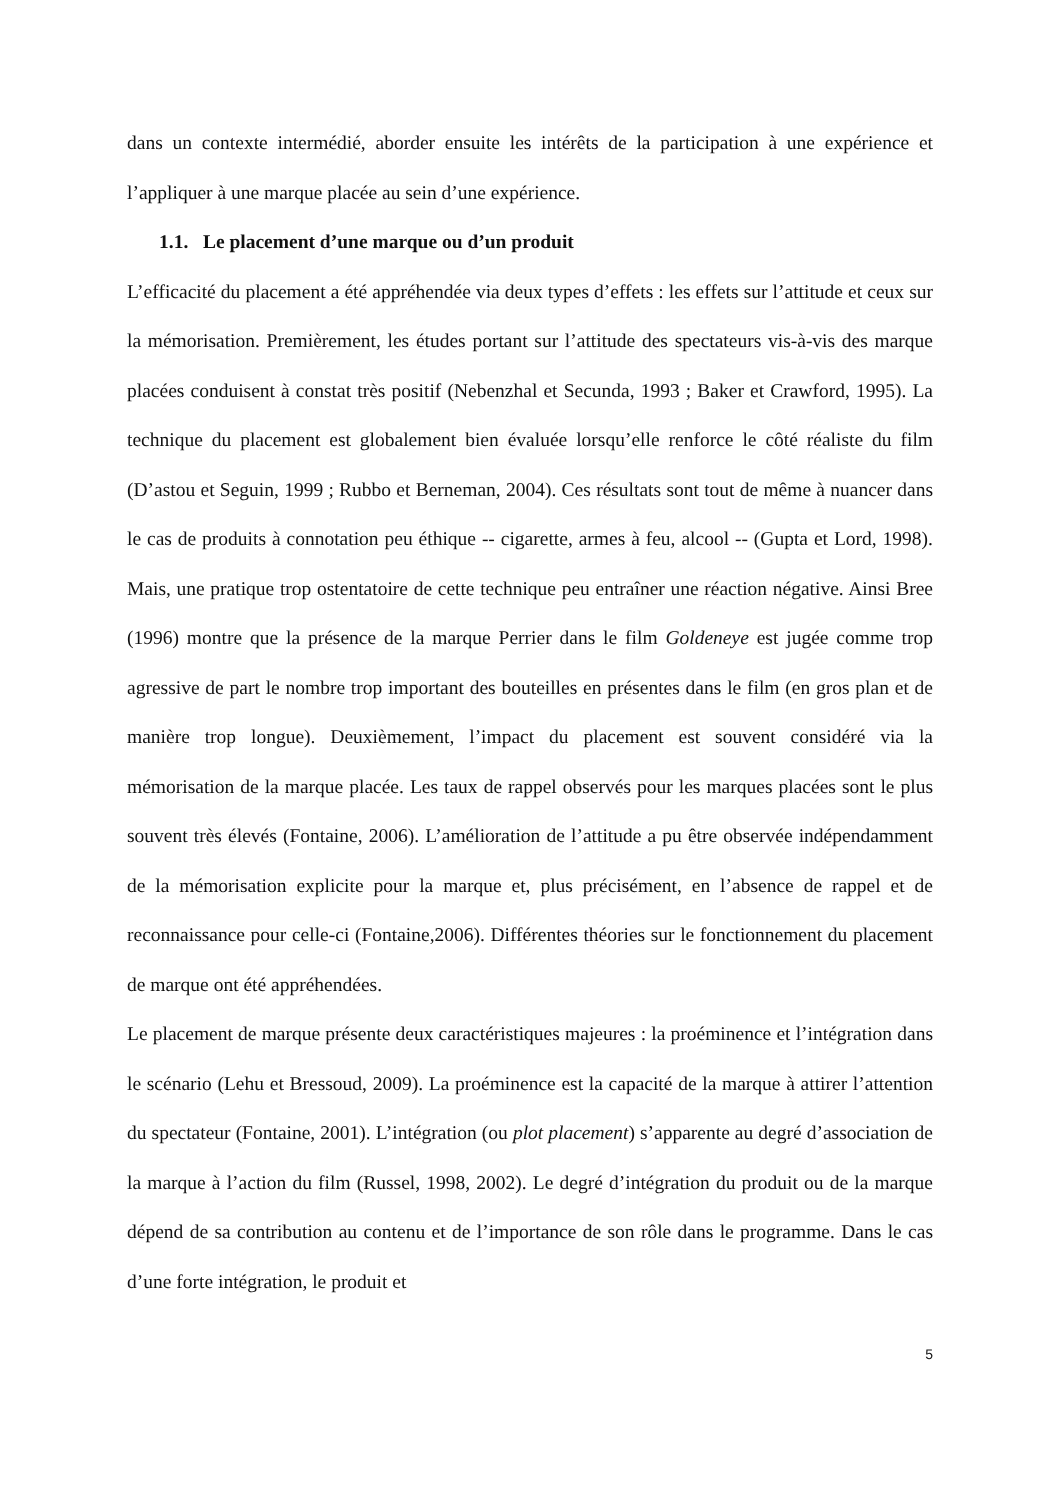dans un contexte intermédié, aborder ensuite les intérêts de la participation à une expérience et l’appliquer à une marque placée au sein d’une expérience.
1.1. Le placement d’une marque ou d’un produit
L’efficacité du placement a été appréhendée via deux types d’effets : les effets sur l’attitude et ceux sur la mémorisation. Premièrement, les études portant sur l’attitude des spectateurs vis-à-vis des marque placées conduisent à constat très positif (Nebenzhal et Secunda, 1993 ; Baker et Crawford, 1995). La technique du placement est globalement bien évaluée lorsqu’elle renforce le côté réaliste du film (D’astou et Seguin, 1999 ; Rubbo et Berneman, 2004). Ces résultats sont tout de même à nuancer dans le cas de produits à connotation peu éthique -- cigarette, armes à feu, alcool -- (Gupta et Lord, 1998). Mais, une pratique trop ostentatoire de cette technique peu entraîner une réaction négative. Ainsi Bree (1996) montre que la présence de la marque Perrier dans le film Goldeneye est jugée comme trop agressive de part le nombre trop important des bouteilles en présentes dans le film (en gros plan et de manière trop longue). Deuxièmement, l’impact du placement est souvent considéré via la mémorisation de la marque placée. Les taux de rappel observés pour les marques placées sont le plus souvent très élevés (Fontaine, 2006). L’amélioration de l’attitude a pu être observée indépendamment de la mémorisation explicite pour la marque et, plus précisément, en l’absence de rappel et de reconnaissance pour celle-ci (Fontaine,2006). Différentes théories sur le fonctionnement du placement de marque ont été appréhendées.
Le placement de marque présente deux caractéristiques majeures : la proéminence et l’intégration dans le scénario (Lehu et Bressoud, 2009). La proéminence est la capacité de la marque à attirer l’attention du spectateur (Fontaine, 2001). L’intégration (ou plot placement) s’apparente au degré d’association de la marque à l’action du film (Russel, 1998, 2002). Le degré d’intégration du produit ou de la marque dépend de sa contribution au contenu et de l’importance de son rôle dans le programme. Dans le cas d’une forte intégration, le produit et
5